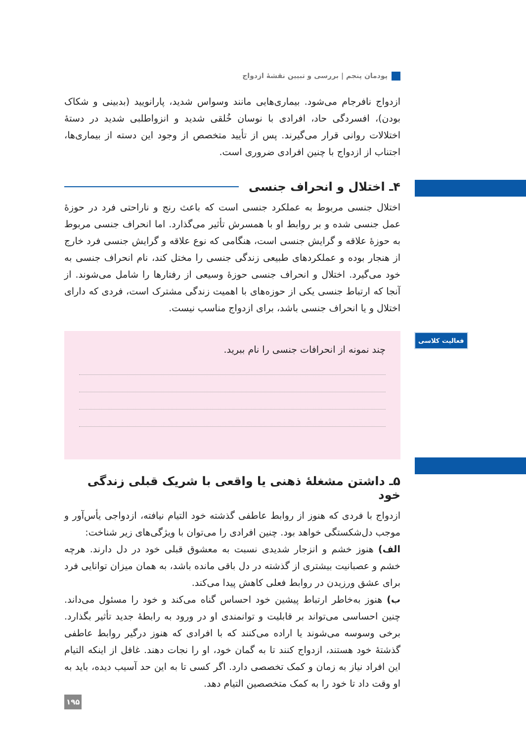پودمان پنجم | بررسی و تبیین نقشهٔ ازدواج
ازدواج نافرجام می‌شود. بیماری‌هایی مانند وسواس شدید، پارانویید (بدبینی و شکاک بودن)، افسردگی حاد، افرادی با نوسان خُلقی شدید و انزواطلبی شدید در دستهٔ اختلالات روانی قرار می‌گیرند. پس از تأیید متخصص از وجود این دسته از بیماری‌ها، اجتناب از ازدواج با چنین افرادی ضروری است.
۴ـ اختلال و انحراف جنسی
اختلال جنسی مربوط به عملکرد جنسی است که باعث رنج و ناراحتی فرد در حوزهٔ عمل جنسی شده و بر روابط او با همسرش تأثیر می‌گذارد. اما انحراف جنسی مربوط به حوزهٔ علاقه و گرایش جنسی است، هنگامی که نوع علاقه و گرایش جنسی فرد خارج از هنجار بوده و عملکردهای طبیعی زندگی جنسی را مختل کند، نام انحراف جنسی به خود می‌گیرد. اختلال و انحراف جنسی حوزهٔ وسیعی از رفتارها را شامل می‌شوند. از آنجا که ارتباط جنسی یکی از حوزه‌های با اهمیت زندگی مشترک است، فردی که دارای اختلال و یا انحراف جنسی باشد، برای ازدواج مناسب نیست.
چند نمونه از انحرافات جنسی را نام ببرید.
۵ـ داشتن مشغلهٔ ذهنی یا واقعی با شریک قبلی زندگی خود
ازدواج با فردی که هنوز از روابط عاطفی گذشته خود التیام نیافته، ازدواجی یأس‌آور و موجب دل‌شکستگی خواهد بود. چنین افرادی را می‌توان با ویژگی‌های زیر شناخت:
الف) هنوز خشم و انزجار شدیدی نسبت به معشوق قبلی خود در دل دارند. هرچه خشم و عصبانیت بیشتری از گذشته در دل باقی مانده باشد، به همان میزان توانایی فرد برای عشق ورزیدن در روابط فعلی کاهش پیدا می‌کند.
ب) هنوز به‌خاطر ارتباط پیشین خود احساس گناه می‌کند و خود را مسئول می‌داند. چنین احساسی می‌تواند بر قابلیت و توانمندی او در ورود به رابطهٔ جدید تأثیر بگذارد. برخی وسوسه می‌شوند یا اراده می‌کنند که با افرادی که هنوز درگیر روابط عاطفی گذشتهٔ خود هستند، ازدواج کنند تا به گمان خود، او را نجات دهند. غافل از اینکه التیام این افراد نیاز به زمان و کمک تخصصی دارد. اگر کسی تا به این حد آسیب دیده، باید به او وقت داد تا خود را به کمک متخصصین التیام دهد.
فعالیت کلاسی
۱۹۵